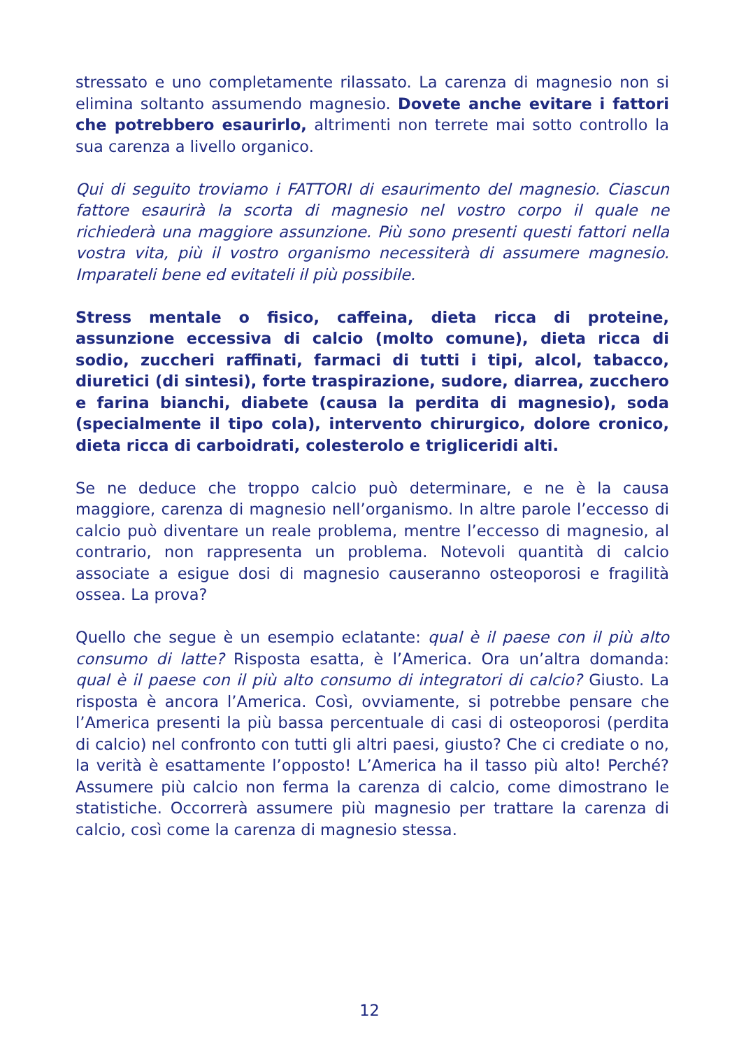stressato e uno completamente rilassato. La carenza di magnesio non si elimina soltanto assumendo magnesio. Dovete anche evitare i fattori che potrebbero esaurirlo, altrimenti non terrete mai sotto controllo la sua carenza a livello organico.
Qui di seguito troviamo i FATTORI di esaurimento del magnesio. Ciascun fattore esaurirà la scorta di magnesio nel vostro corpo il quale ne richiederà una maggiore assunzione. Più sono presenti questi fattori nella vostra vita, più il vostro organismo necessiterà di assumere magnesio. Imparateli bene ed evitateli il più possibile.
Stress mentale o fisico, caffeina, dieta ricca di proteine, assunzione eccessiva di calcio (molto comune), dieta ricca di sodio, zuccheri raffinati, farmaci di tutti i tipi, alcol, tabacco, diuretici (di sintesi), forte traspirazione, sudore, diarrea, zucchero e farina bianchi, diabete (causa la perdita di magnesio), soda (specialmente il tipo cola), intervento chirurgico, dolore cronico, dieta ricca di carboidrati, colesterolo e trigliceridi alti.
Se ne deduce che troppo calcio può determinare, e ne è la causa maggiore, carenza di magnesio nell’organismo. In altre parole l’eccesso di calcio può diventare un reale problema, mentre l’eccesso di magnesio, al contrario, non rappresenta un problema. Notevoli quantità di calcio associate a esigue dosi di magnesio causeranno osteoporosi e fragilità ossea. La prova?
Quello che segue è un esempio eclatante: qual è il paese con il più alto consumo di latte? Risposta esatta, è l’America. Ora un’altra domanda: qual è il paese con il più alto consumo di integratori di calcio? Giusto. La risposta è ancora l’America. Così, ovviamente, si potrebbe pensare che l’America presenti la più bassa percentuale di casi di osteoporosi (perdita di calcio) nel confronto con tutti gli altri paesi, giusto? Che ci crediate o no, la verità è esattamente l’opposto! L’America ha il tasso più alto! Perché? Assumere più calcio non ferma la carenza di calcio, come dimostrano le statistiche. Occorrerà assumere più magnesio per trattare la carenza di calcio, così come la carenza di magnesio stessa.
12